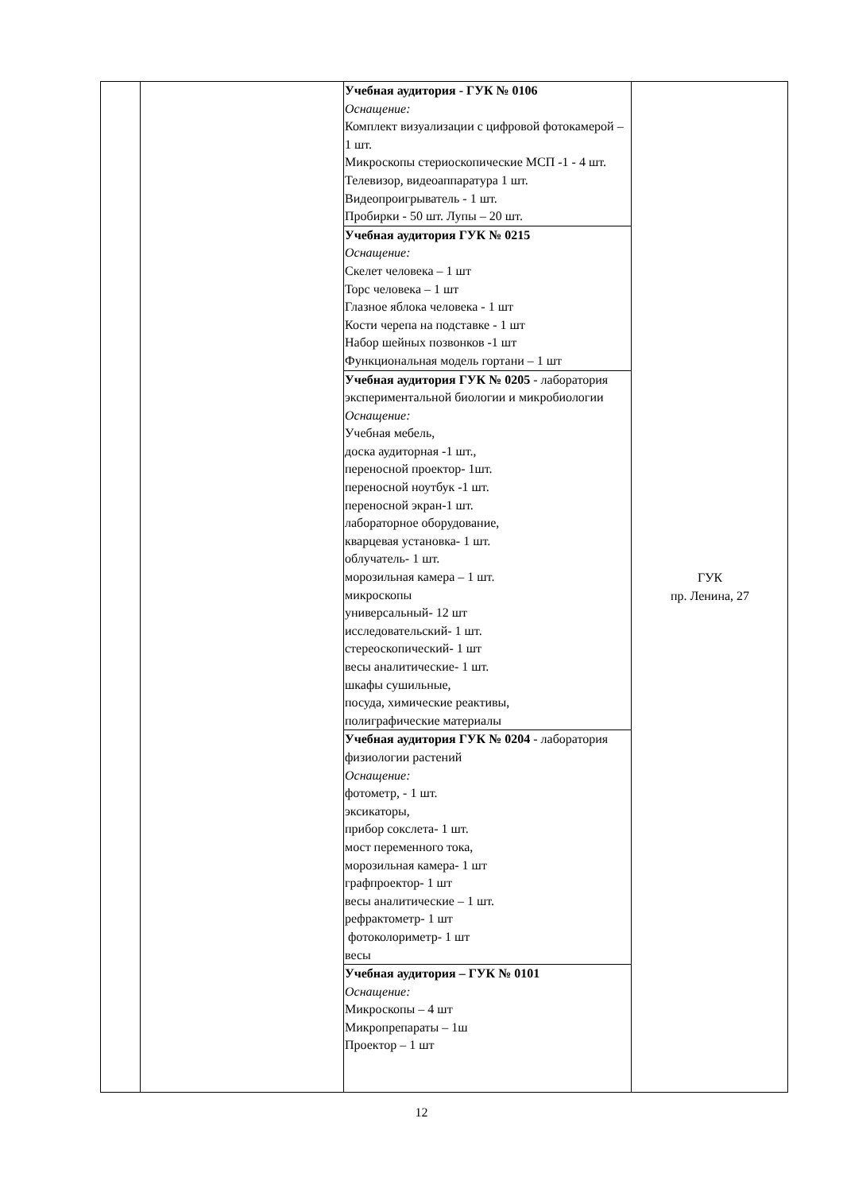| | | Учебная аудитория - ГУК № 0106 Оснащение: Комплект визуализации с цифровой фотокамерой – 1 шт. Микроскопы стериоскопические МСП -1 - 4 шт. Телевизор, видеоаппаратура 1 шт. Видеопроигрыватель - 1 шт. Пробирки - 50 шт. Лупы – 20 шт. | ГУК пр. Ленина, 27 |
| | | Учебная аудитория ГУК № 0215 Оснащение: Скелет человека – 1 шт Торс человека – 1 шт Глазное яблока человека - 1 шт Кости черепа на подставке - 1 шт Набор шейных позвонков -1 шт Функциональная модель гортани – 1 шт | |
| | | Учебная аудитория ГУК № 0205 - лаборатория экспериментальной биологии и микробиологии Оснащение: Учебная мебель, доска аудиторная -1 шт., переносной проектор- 1шт. переносной ноутбук -1 шт. переносной экран-1 шт. лабораторное оборудование, кварцевая установка- 1 шт. облучатель- 1 шт. морозильная камера – 1 шт. микроскопы универсальный- 12 шт исследовательский- 1 шт. стереоскопический- 1 шт весы аналитические- 1 шт. шкафы сушильные, посуда, химические реактивы, полиграфические материалы | |
| | | Учебная аудитория ГУК № 0204 - лаборатория физиологии растений Оснащение: фотометр, - 1 шт. эксикаторы, прибор сокслета- 1 шт. мост переменного тока, морозильная камера- 1 шт графпроектор- 1 шт весы аналитические – 1 шт. рефрактометр- 1 шт фотоколориметр- 1 шт весы | |
| | | Учебная аудитория – ГУК № 0101 Оснащение: Микроскопы – 4 шт Микропрепараты – 1ш Проектор – 1 шт | |
12